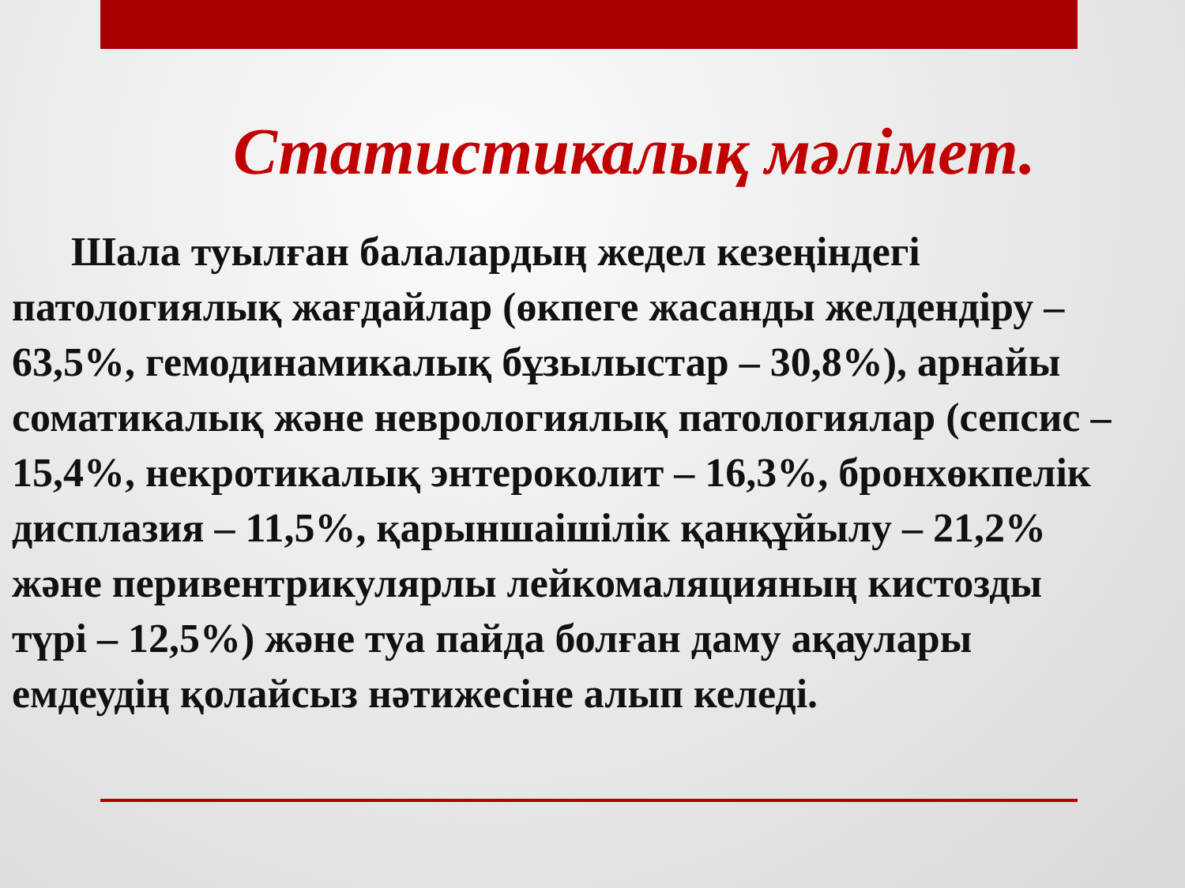Статистикалық мәлімет.
Шала туылған балалардың жедел кезеңіндегі патологиялық жағдайлар (өкпеге жасанды желдендіру – 63,5%, гемодинамикалық бұзылыстар – 30,8%), арнайы соматикалық және неврологиялық патологиялар (сепсис – 15,4%, некротикалық энтероколит – 16,3%, бронхөкпелік дисплазия – 11,5%, қарыншаішілік қанқұйылу – 21,2% және перивентрикулярлы лейкомаляцияның кистозды түрі – 12,5%) және туа пайда болған даму ақаулары емдеудің қолайсыз нәтижесіне алып келеді.